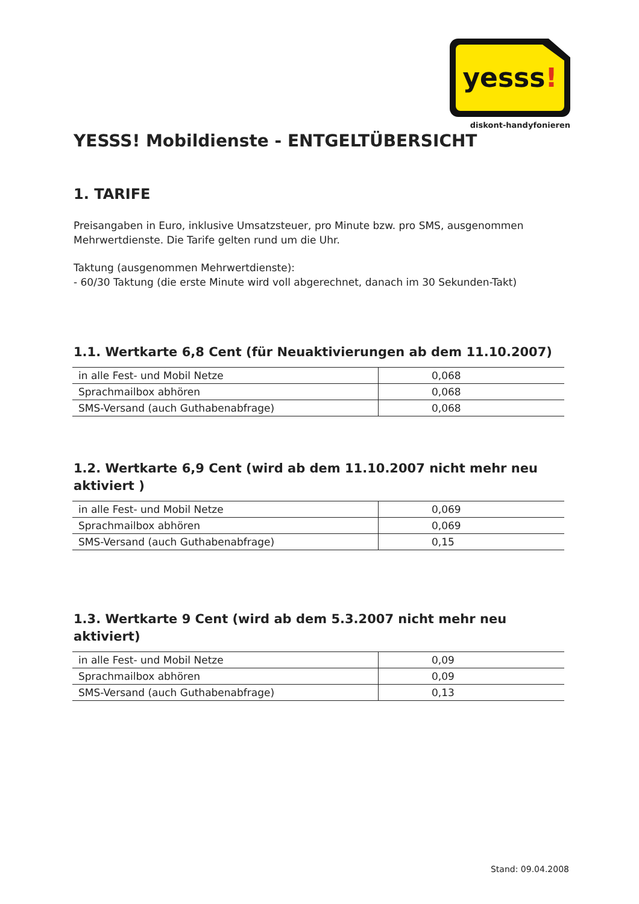yesss!
diskont-handyfonieren
YESSS! Mobildienste - ENTGELTÜBERSICHT
1. TARIFE
Preisangaben in Euro, inklusive Umsatzsteuer, pro Minute bzw. pro SMS, ausgenommen Mehrwertdienste. Die Tarife gelten rund um die Uhr.
Taktung (ausgenommen Mehrwertdienste):
- 60/30 Taktung (die erste Minute wird voll abgerechnet, danach im 30 Sekunden-Takt)
1.1. Wertkarte 6,8 Cent (für Neuaktivierungen ab dem 11.10.2007)
| in alle Fest- und Mobil Netze | 0,068 |
| Sprachmailbox abhören | 0,068 |
| SMS-Versand (auch Guthabenabfrage) | 0,068 |
1.2. Wertkarte 6,9 Cent (wird ab dem 11.10.2007 nicht mehr neu aktiviert )
| in alle Fest- und Mobil Netze | 0,069 |
| Sprachmailbox abhören | 0,069 |
| SMS-Versand (auch Guthabenabfrage) | 0,15 |
1.3. Wertkarte 9 Cent (wird ab dem 5.3.2007 nicht mehr neu aktiviert)
| in alle Fest- und Mobil Netze | 0,09 |
| Sprachmailbox abhören | 0,09 |
| SMS-Versand (auch Guthabenabfrage) | 0,13 |
Stand: 09.04.2008